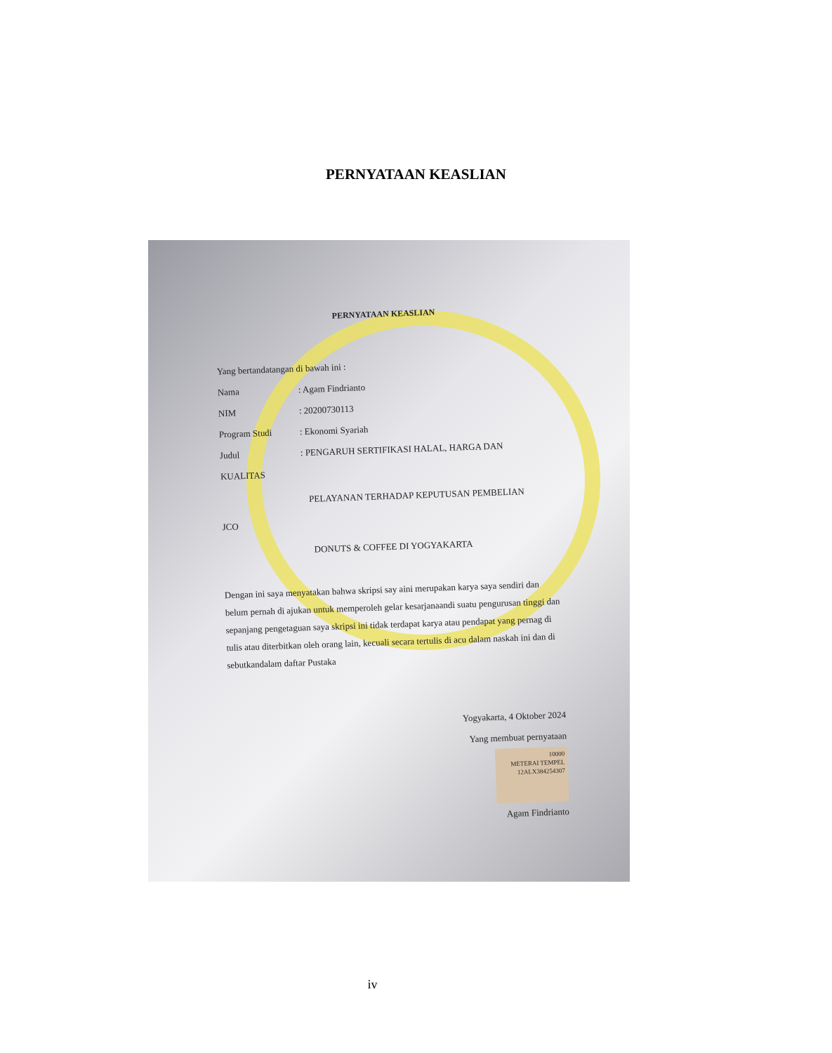PERNYATAAN KEASLIAN
PERNYATAAN KEASLIAN
Yang bertandatangan di bawah ini :
Nama: Agam Findrianto
NIM: 20200730113
Program Studi: Ekonomi Syariah
Judul: PENGARUH SERTIFIKASI HALAL, HARGA DAN
KUALITAS
PELAYANAN TERHADAP KEPUTUSAN PEMBELIAN
JCO
DONUTS & COFFEE DI YOGYAKARTA
Dengan ini saya menyatakan bahwa skripsi say aini merupakan karya saya sendiri dan belum pernah di ajukan untuk memperoleh gelar kesarjanaandi suatu pengurusan tinggi dan sepanjang pengetaguan saya skripsi ini tidak terdapat karya atau pendapat yang pernag di tulis atau diterbitkan oleh orang lain, kecuali secara tertulis di acu dalam naskah ini dan di sebutkandalam daftar Pustaka
Yogyakarta, 4 Oktober 2024
Yang membuat pernyataan
10000
METERAI TEMPEL
12ALX384254307
Agam Findrianto
iv